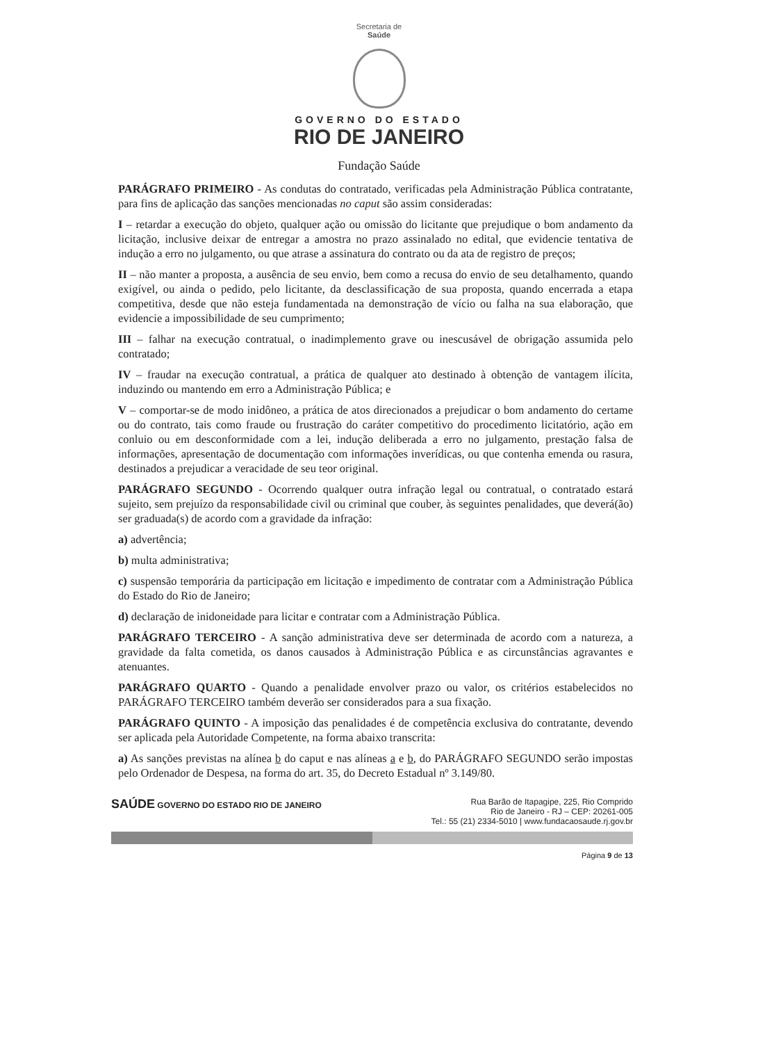Secretaria de
Saúde
GOVERNO DO ESTADO
RIO DE JANEIRO
Fundação Saúde
PARÁGRAFO PRIMEIRO - As condutas do contratado, verificadas pela Administração Pública contratante, para fins de aplicação das sanções mencionadas no caput são assim consideradas:
I – retardar a execução do objeto, qualquer ação ou omissão do licitante que prejudique o bom andamento da licitação, inclusive deixar de entregar a amostra no prazo assinalado no edital, que evidencie tentativa de indução a erro no julgamento, ou que atrase a assinatura do contrato ou da ata de registro de preços;
II – não manter a proposta, a ausência de seu envio, bem como a recusa do envio de seu detalhamento, quando exigível, ou ainda o pedido, pelo licitante, da desclassificação de sua proposta, quando encerrada a etapa competitiva, desde que não esteja fundamentada na demonstração de vício ou falha na sua elaboração, que evidencie a impossibilidade de seu cumprimento;
III – falhar na execução contratual, o inadimplemento grave ou inescusável de obrigação assumida pelo contratado;
IV – fraudar na execução contratual, a prática de qualquer ato destinado à obtenção de vantagem ilícita, induzindo ou mantendo em erro a Administração Pública; e
V – comportar-se de modo inidôneo, a prática de atos direcionados a prejudicar o bom andamento do certame ou do contrato, tais como fraude ou frustração do caráter competitivo do procedimento licitatório, ação em conluio ou em desconformidade com a lei, indução deliberada a erro no julgamento, prestação falsa de informações, apresentação de documentação com informações inverídicas, ou que contenha emenda ou rasura, destinados a prejudicar a veracidade de seu teor original.
PARÁGRAFO SEGUNDO - Ocorrendo qualquer outra infração legal ou contratual, o contratado estará sujeito, sem prejuízo da responsabilidade civil ou criminal que couber, às seguintes penalidades, que deverá(ão) ser graduada(s) de acordo com a gravidade da infração:
a) advertência;
b) multa administrativa;
c) suspensão temporária da participação em licitação e impedimento de contratar com a Administração Pública do Estado do Rio de Janeiro;
d) declaração de inidoneidade para licitar e contratar com a Administração Pública.
PARÁGRAFO TERCEIRO - A sanção administrativa deve ser determinada de acordo com a natureza, a gravidade da falta cometida, os danos causados à Administração Pública e as circunstâncias agravantes e atenuantes.
PARÁGRAFO QUARTO - Quando a penalidade envolver prazo ou valor, os critérios estabelecidos no PARÁGRAFO TERCEIRO também deverão ser considerados para a sua fixação.
PARÁGRAFO QUINTO - A imposição das penalidades é de competência exclusiva do contratante, devendo ser aplicada pela Autoridade Competente, na forma abaixo transcrita:
a) As sanções previstas na alínea b do caput e nas alíneas a e b, do PARÁGRAFO SEGUNDO serão impostas pelo Ordenador de Despesa, na forma do art. 35, do Decreto Estadual nº 3.149/80.
SAÚDE GOVERNO DO ESTADO RIO DE JANEIRO
Rua Barão de Itapagipe, 225, Rio Comprido
Rio de Janeiro - RJ – CEP: 20261-005
Tel.: 55 (21) 2334-5010 | www.fundacaosaude.rj.gov.br
Página 9 de 13